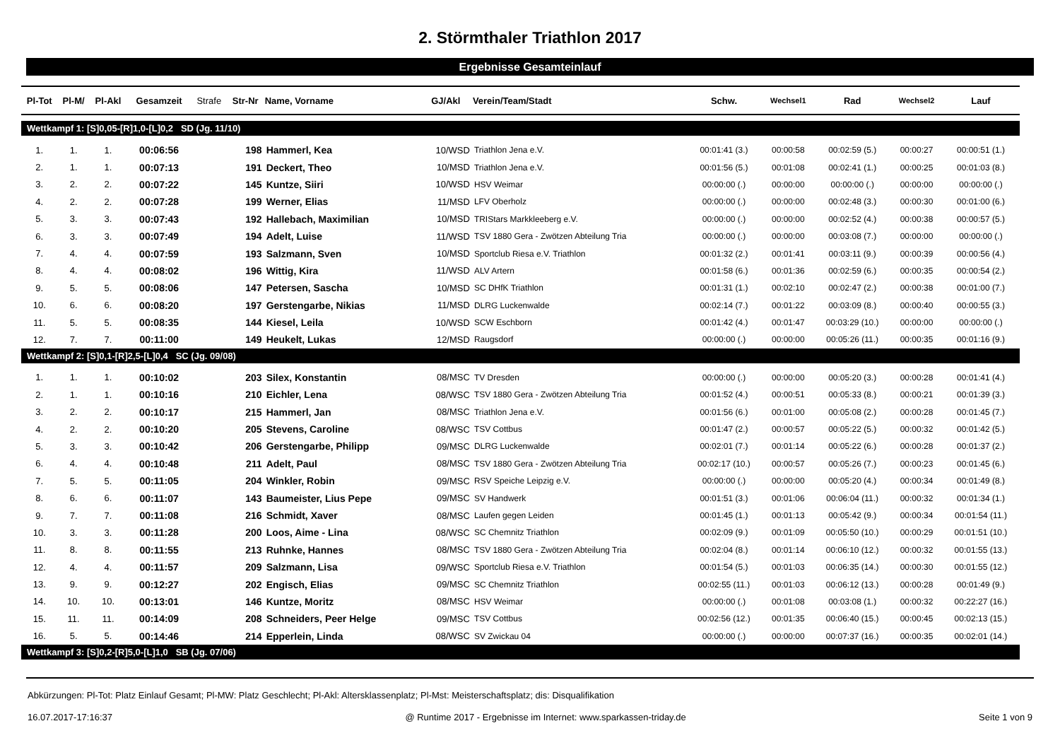2. Störmthaler Triathlon 2017
Ergebnisse Gesamteinlauf
| Pl-Tot | Pl-M/ | Pl-Akl | Gesamzeit | Strafe | Str-Nr | Name, Vorname | GJ/Akl | Verein/Team/Stadt | Schw. | Wechsel1 | Rad | Wechsel2 | Lauf |
| --- | --- | --- | --- | --- | --- | --- | --- | --- | --- | --- | --- | --- | --- |
| Wettkampf 1: [S]0,05-[R]1,0-[L]0,2 SD (Jg. 11/10) | | | | | | | | | | | | | |
| 1. | 1. | 1. | 00:06:56 | | 198 | Hammerl, Kea | 10/WSD | Triathlon Jena e.V. | 00:01:41 (3.) | 00:00:58 | 00:02:59 (5.) | 00:00:27 | 00:00:51 (1.) |
| 2. | 1. | 1. | 00:07:13 | | 191 | Deckert, Theo | 10/MSD | Triathlon Jena e.V. | 00:01:56 (5.) | 00:01:08 | 00:02:41 (1.) | 00:00:25 | 00:01:03 (8.) |
| 3. | 2. | 2. | 00:07:22 | | 145 | Kuntze, Siiri | 10/WSD | HSV Weimar | 00:00:00 (.) | 00:00:00 | 00:00:00 (.) | 00:00:00 | 00:00:00 (.) |
| 4. | 2. | 2. | 00:07:28 | | 199 | Werner, Elias | 11/MSD | LFV Oberholz | 00:00:00 (.) | 00:00:00 | 00:02:48 (3.) | 00:00:30 | 00:01:00 (6.) |
| 5. | 3. | 3. | 00:07:43 | | 192 | Hallebach, Maximilian | 10/MSD | TRIStars Markkleeberg e.V. | 00:00:00 (.) | 00:00:00 | 00:02:52 (4.) | 00:00:38 | 00:00:57 (5.) |
| 6. | 3. | 3. | 00:07:49 | | 194 | Adelt, Luise | 11/WSD | TSV 1880 Gera - Zwötzen Abteilung Tria | 00:00:00 (.) | 00:00:00 | 00:03:08 (7.) | 00:00:00 | 00:00:00 (.) |
| 7. | 4. | 4. | 00:07:59 | | 193 | Salzmann, Sven | 10/MSD | Sportclub Riesa e.V. Triathlon | 00:01:32 (2.) | 00:01:41 | 00:03:11 (9.) | 00:00:39 | 00:00:56 (4.) |
| 8. | 4. | 4. | 00:08:02 | | 196 | Wittig, Kira | 11/WSD | ALV Artern | 00:01:58 (6.) | 00:01:36 | 00:02:59 (6.) | 00:00:35 | 00:00:54 (2.) |
| 9. | 5. | 5. | 00:08:06 | | 147 | Petersen, Sascha | 10/MSD | SC DHfK Triathlon | 00:01:31 (1.) | 00:02:10 | 00:02:47 (2.) | 00:00:38 | 00:01:00 (7.) |
| 10. | 6. | 6. | 00:08:20 | | 197 | Gerstengarbe, Nikias | 11/MSD | DLRG Luckenwalde | 00:02:14 (7.) | 00:01:22 | 00:03:09 (8.) | 00:00:40 | 00:00:55 (3.) |
| 11. | 5. | 5. | 00:08:35 | | 144 | Kiesel, Leila | 10/WSD | SCW Eschborn | 00:01:42 (4.) | 00:01:47 | 00:03:29 (10.) | 00:00:00 | 00:00:00 (.) |
| 12. | 7. | 7. | 00:11:00 | | 149 | Heukelt, Lukas | 12/MSD | Raugsdorf | 00:00:00 (.) | 00:00:00 | 00:05:26 (11.) | 00:00:35 | 00:01:16 (9.) |
| Wettkampf 2: [S]0,1-[R]2,5-[L]0,4 SC (Jg. 09/08) | | | | | | | | | | | | | |
| 1. | 1. | 1. | 00:10:02 | | 203 | Silex, Konstantin | 08/MSC | TV Dresden | 00:00:00 (.) | 00:00:00 | 00:05:20 (3.) | 00:00:28 | 00:01:41 (4.) |
| 2. | 1. | 1. | 00:10:16 | | 210 | Eichler, Lena | 08/WSC | TSV 1880 Gera - Zwötzen Abteilung Tria | 00:01:52 (4.) | 00:00:51 | 00:05:33 (8.) | 00:00:21 | 00:01:39 (3.) |
| 3. | 2. | 2. | 00:10:17 | | 215 | Hammerl, Jan | 08/MSC | Triathlon Jena e.V. | 00:01:56 (6.) | 00:01:00 | 00:05:08 (2.) | 00:00:28 | 00:01:45 (7.) |
| 4. | 2. | 2. | 00:10:20 | | 205 | Stevens, Caroline | 08/WSC | TSV Cottbus | 00:01:47 (2.) | 00:00:57 | 00:05:22 (5.) | 00:00:32 | 00:01:42 (5.) |
| 5. | 3. | 3. | 00:10:42 | | 206 | Gerstengarbe, Philipp | 09/MSC | DLRG Luckenwalde | 00:02:01 (7.) | 00:01:14 | 00:05:22 (6.) | 00:00:28 | 00:01:37 (2.) |
| 6. | 4. | 4. | 00:10:48 | | 211 | Adelt, Paul | 08/MSC | TSV 1880 Gera - Zwötzen Abteilung Tria | 00:02:17 (10.) | 00:00:57 | 00:05:26 (7.) | 00:00:23 | 00:01:45 (6.) |
| 7. | 5. | 5. | 00:11:05 | | 204 | Winkler, Robin | 09/MSC | RSV Speiche Leipzig e.V. | 00:00:00 (.) | 00:00:00 | 00:05:20 (4.) | 00:00:34 | 00:01:49 (8.) |
| 8. | 6. | 6. | 00:11:07 | | 143 | Baumeister, Lius Pepe | 09/MSC | SV Handwerk | 00:01:51 (3.) | 00:01:06 | 00:06:04 (11.) | 00:00:32 | 00:01:34 (1.) |
| 9. | 7. | 7. | 00:11:08 | | 216 | Schmidt, Xaver | 08/MSC | Laufen gegen Leiden | 00:01:45 (1.) | 00:01:13 | 00:05:42 (9.) | 00:00:34 | 00:01:54 (11.) |
| 10. | 3. | 3. | 00:11:28 | | 200 | Loos, Aime - Lina | 08/WSC | SC Chemnitz Triathlon | 00:02:09 (9.) | 00:01:09 | 00:05:50 (10.) | 00:00:29 | 00:01:51 (10.) |
| 11. | 8. | 8. | 00:11:55 | | 213 | Ruhnke, Hannes | 08/MSC | TSV 1880 Gera - Zwötzen Abteilung Tria | 00:02:04 (8.) | 00:01:14 | 00:06:10 (12.) | 00:00:32 | 00:01:55 (13.) |
| 12. | 4. | 4. | 00:11:57 | | 209 | Salzmann, Lisa | 09/WSC | Sportclub Riesa e.V. Triathlon | 00:01:54 (5.) | 00:01:03 | 00:06:35 (14.) | 00:00:30 | 00:01:55 (12.) |
| 13. | 9. | 9. | 00:12:27 | | 202 | Engisch, Elias | 09/MSC | SC Chemnitz Triathlon | 00:02:55 (11.) | 00:01:03 | 00:06:12 (13.) | 00:00:28 | 00:01:49 (9.) |
| 14. | 10. | 10. | 00:13:01 | | 146 | Kuntze, Moritz | 08/MSC | HSV Weimar | 00:00:00 (.) | 00:01:08 | 00:03:08 (1.) | 00:00:32 | 00:22:27 (16.) |
| 15. | 11. | 11. | 00:14:09 | | 208 | Schneiders, Peer Helge | 09/MSC | TSV Cottbus | 00:02:56 (12.) | 00:01:35 | 00:06:40 (15.) | 00:00:45 | 00:02:13 (15.) |
| 16. | 5. | 5. | 00:14:46 | | 214 | Epperlein, Linda | 08/WSC | SV Zwickau 04 | 00:00:00 (.) | 00:00:00 | 00:07:37 (16.) | 00:00:35 | 00:02:01 (14.) |
| Wettkampf 3: [S]0,2-[R]5,0-[L]1,0 SB (Jg. 07/06) | | | | | | | | | | | | | |
Abkürzungen: Pl-Tot: Platz Einlauf Gesamt; Pl-MW: Platz Geschlecht; Pl-Akl: Altersklassenplatz; Pl-Mst: Meisterschaftsplatz; dis: Disqualifikation
16.07.2017-17:16:37 @ Runtime 2017 - Ergebnisse im Internet: www.sparkassen-triday.de Seite 1 von 9